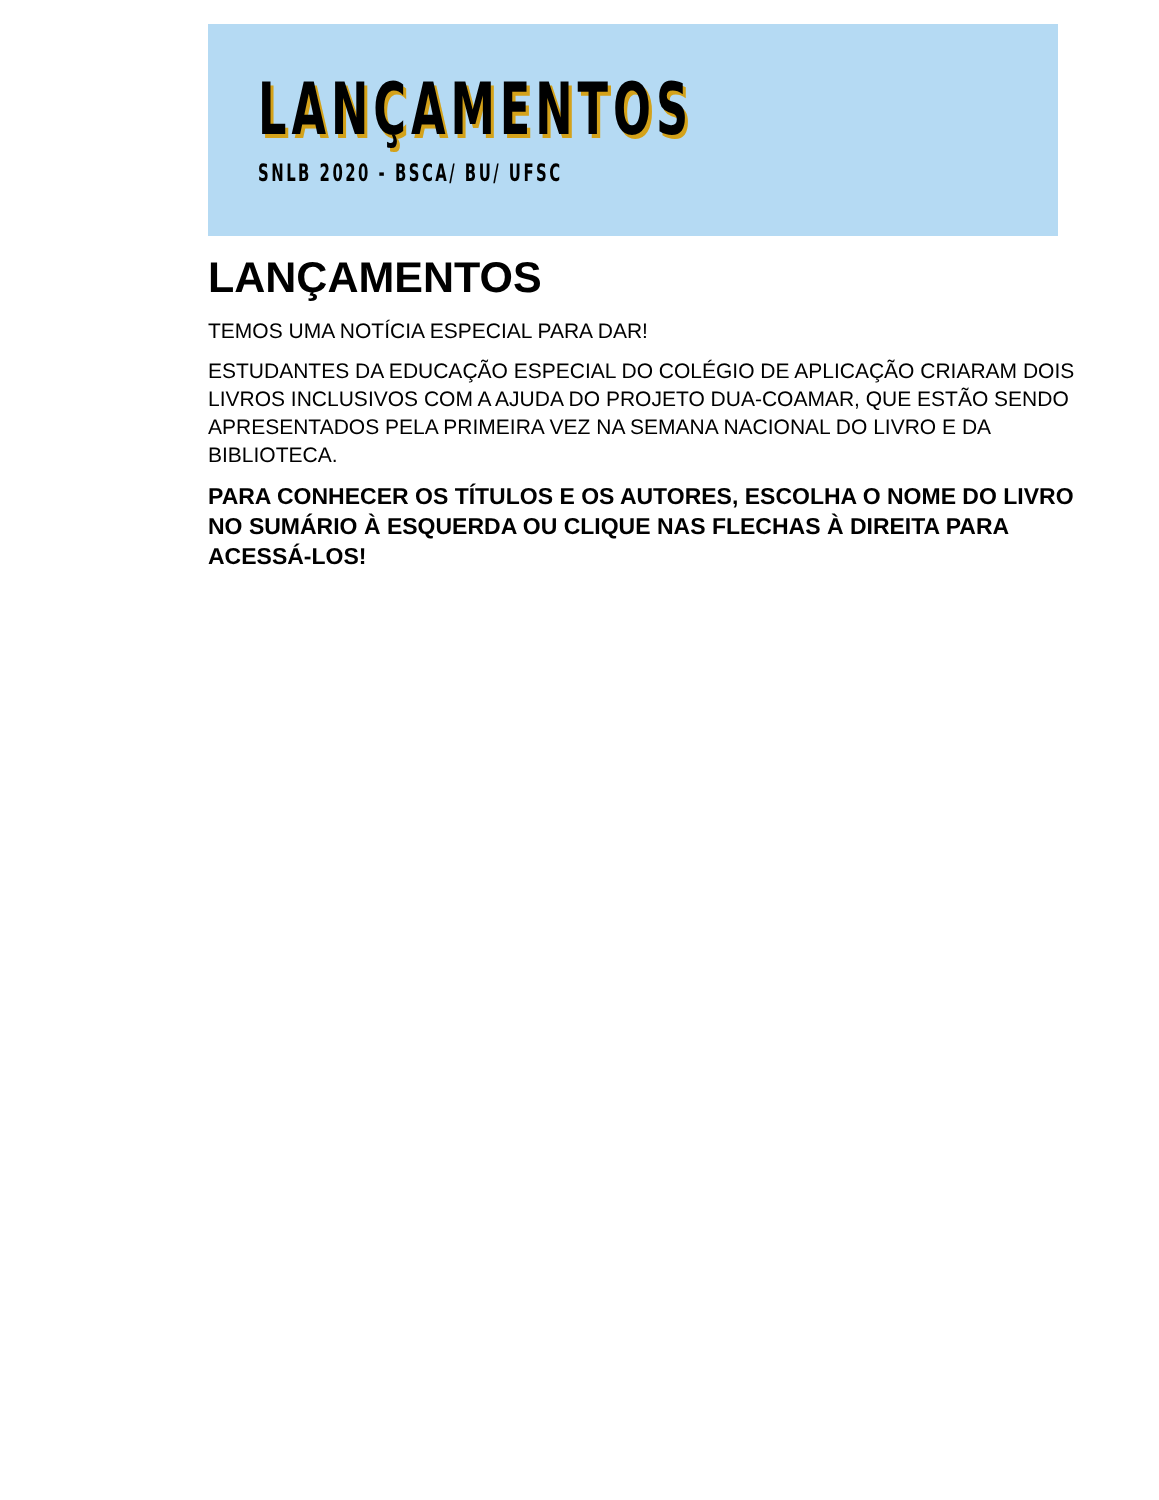LANÇAMENTOS
SNLB 2020 - BSCA/ BU/ UFSC
LANÇAMENTOS
TEMOS UMA NOTÍCIA ESPECIAL PARA DAR!
ESTUDANTES DA EDUCAÇÃO ESPECIAL DO COLÉGIO DE APLICAÇÃO CRIARAM DOIS LIVROS INCLUSIVOS COM A AJUDA DO PROJETO DUA-COAMAR, QUE ESTÃO SENDO APRESENTADOS PELA PRIMEIRA VEZ NA SEMANA NACIONAL DO LIVRO E DA BIBLIOTECA.
PARA CONHECER OS TÍTULOS E OS AUTORES, ESCOLHA O NOME DO LIVRO NO SUMÁRIO À ESQUERDA OU CLIQUE NAS FLECHAS À DIREITA PARA ACESSÁ-LOS!